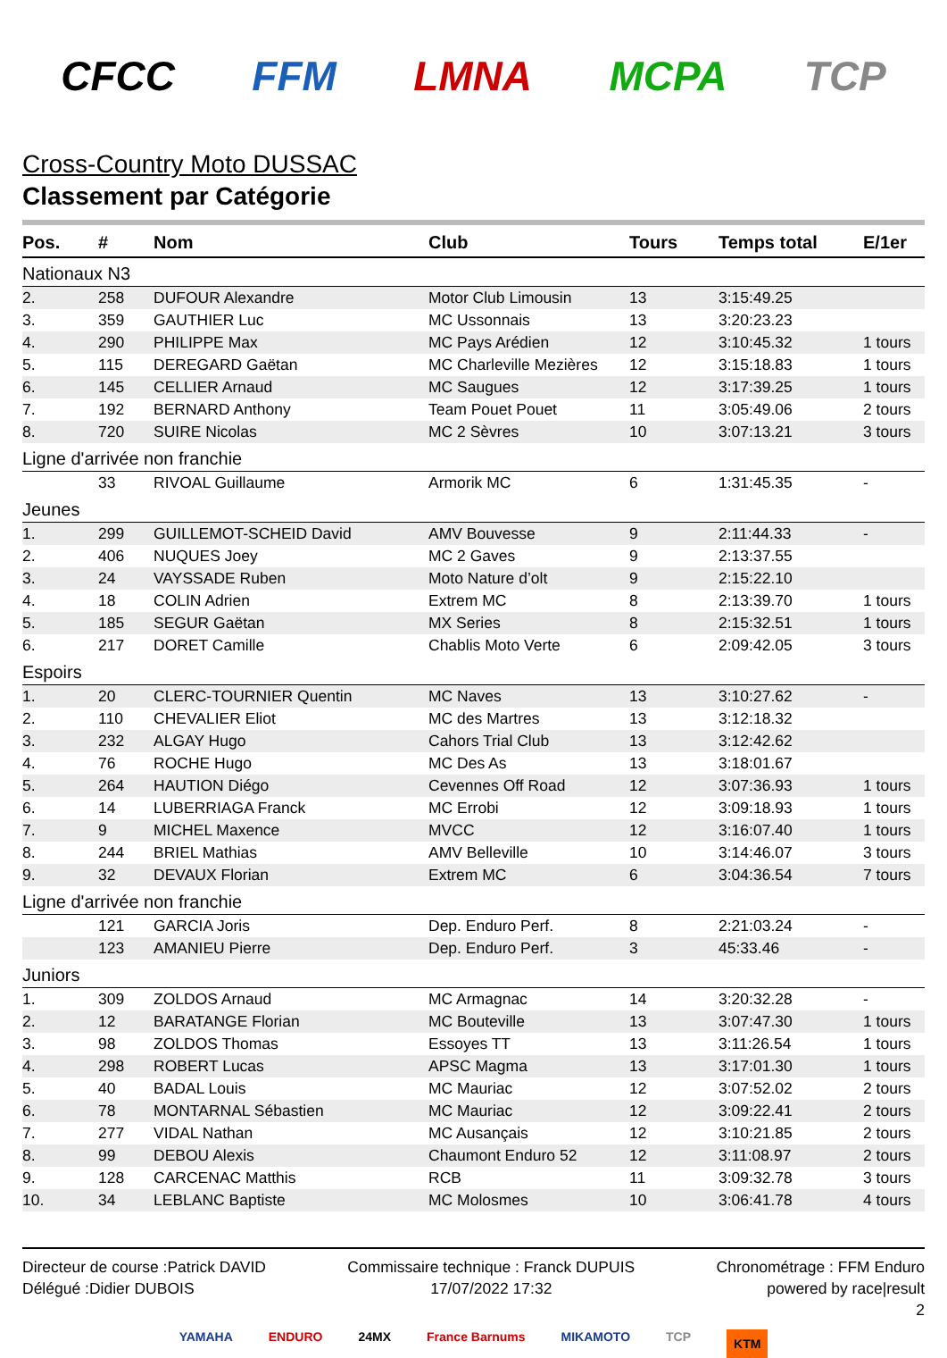CFCC FFM LMNA MCPA TCP
Cross-Country Moto DUSSAC
Classement par Catégorie
| Pos. | # | Nom | Club | Tours | Temps total | E/1er |
| --- | --- | --- | --- | --- | --- | --- |
| Nationaux N3 | | | | | | |
| 2. | 258 | DUFOUR Alexandre | Motor Club Limousin | 13 | 3:15:49.25 | |
| 3. | 359 | GAUTHIER Luc | MC Ussonnais | 13 | 3:20:23.23 | |
| 4. | 290 | PHILIPPE Max | MC Pays Arédien | 12 | 3:10:45.32 | 1 tours |
| 5. | 115 | DEREGARD Gaëtan | MC Charleville Mezières | 12 | 3:15:18.83 | 1 tours |
| 6. | 145 | CELLIER Arnaud | MC Saugues | 12 | 3:17:39.25 | 1 tours |
| 7. | 192 | BERNARD Anthony | Team Pouet Pouet | 11 | 3:05:49.06 | 2 tours |
| 8. | 720 | SUIRE Nicolas | MC 2 Sèvres | 10 | 3:07:13.21 | 3 tours |
| Ligne d'arrivée non franchie | | | | | | |
| | 33 | RIVOAL Guillaume | Armorik MC | 6 | 1:31:45.35 | - |
| Jeunes | | | | | | |
| 1. | 299 | GUILLEMOT-SCHEID David | AMV Bouvesse | 9 | 2:11:44.33 | - |
| 2. | 406 | NUQUES Joey | MC 2 Gaves | 9 | 2:13:37.55 | |
| 3. | 24 | VAYSSADE Ruben | Moto Nature d’olt | 9 | 2:15:22.10 | |
| 4. | 18 | COLIN Adrien | Extrem MC | 8 | 2:13:39.70 | 1 tours |
| 5. | 185 | SEGUR Gaëtan | MX Series | 8 | 2:15:32.51 | 1 tours |
| 6. | 217 | DORET Camille | Chablis Moto Verte | 6 | 2:09:42.05 | 3 tours |
| Espoirs | | | | | | |
| 1. | 20 | CLERC-TOURNIER Quentin | MC Naves | 13 | 3:10:27.62 | - |
| 2. | 110 | CHEVALIER Eliot | MC des Martres | 13 | 3:12:18.32 | |
| 3. | 232 | ALGAY Hugo | Cahors Trial Club | 13 | 3:12:42.62 | |
| 4. | 76 | ROCHE Hugo | MC Des As | 13 | 3:18:01.67 | |
| 5. | 264 | HAUTION Diégo | Cevennes Off Road | 12 | 3:07:36.93 | 1 tours |
| 6. | 14 | LUBERRIAGA Franck | MC Errobi | 12 | 3:09:18.93 | 1 tours |
| 7. | 9 | MICHEL Maxence | MVCC | 12 | 3:16:07.40 | 1 tours |
| 8. | 244 | BRIEL Mathias | AMV Belleville | 10 | 3:14:46.07 | 3 tours |
| 9. | 32 | DEVAUX Florian | Extrem MC | 6 | 3:04:36.54 | 7 tours |
| Ligne d'arrivée non franchie | | | | | | |
| | 121 | GARCIA Joris | Dep. Enduro Perf. | 8 | 2:21:03.24 | - |
| | 123 | AMANIEU Pierre | Dep. Enduro Perf. | 3 | 45:33.46 | - |
| Juniors | | | | | | |
| 1. | 309 | ZOLDOS Arnaud | MC Armagnac | 14 | 3:20:32.28 | - |
| 2. | 12 | BARATANGE Florian | MC Bouteville | 13 | 3:07:47.30 | 1 tours |
| 3. | 98 | ZOLDOS Thomas | Essoyes TT | 13 | 3:11:26.54 | 1 tours |
| 4. | 298 | ROBERT Lucas | APSC Magma | 13 | 3:17:01.30 | 1 tours |
| 5. | 40 | BADAL Louis | MC Mauriac | 12 | 3:07:52.02 | 2 tours |
| 6. | 78 | MONTARNAL Sébastien | MC Mauriac | 12 | 3:09:22.41 | 2 tours |
| 7. | 277 | VIDAL Nathan | MC Ausançais | 12 | 3:10:21.85 | 2 tours |
| 8. | 99 | DEBOU Alexis | Chaumont Enduro 52 | 12 | 3:11:08.97 | 2 tours |
| 9. | 128 | CARCENAC Matthis | RCB | 11 | 3:09:32.78 | 3 tours |
| 10. | 34 | LEBLANC Baptiste | MC Molosmes | 10 | 3:06:41.78 | 4 tours |
Directeur de course :Patrick DAVID
Délégué :Didier DUBOIS
Commissaire technique : Franck DUPUIS
17/07/2022 17:32
Chronométrage : FFM Enduro
powered by race|result
2
YAMAHA ENDURO 24MX France Barnums MIKAMOTO TCP KTM